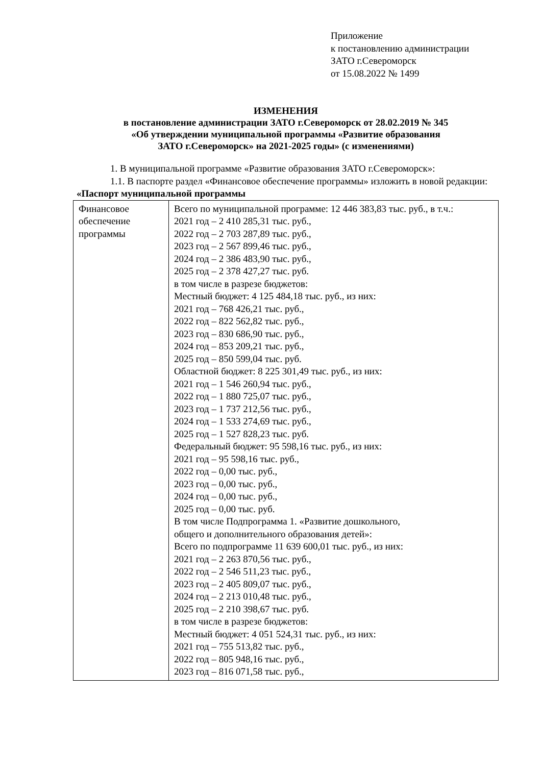Приложение
к постановлению администрации
ЗАТО г.Североморск
от 15.08.2022 № 1499
ИЗМЕНЕНИЯ
в постановление администрации ЗАТО г.Североморск от 28.02.2019 № 345
«Об утверждении муниципальной программы «Развитие образования
ЗАТО г.Североморск» на 2021-2025 годы» (с изменениями)
1. В муниципальной программе «Развитие образования ЗАТО г.Североморск»:
1.1. В паспорте раздел «Финансовое обеспечение программы» изложить в новой редакции:
«Паспорт муниципальной программы
| Финансовое обеспечение программы | Всего по муниципальной программе: 12 446 383,83 тыс. руб., в т.ч.: 2021 год – 2 410 285,31 тыс. руб., 2022 год – 2 703 287,89 тыс. руб., 2023 год – 2 567 899,46 тыс. руб., 2024 год – 2 386 483,90 тыс. руб., 2025 год – 2 378 427,27 тыс. руб. в том числе в разрезе бюджетов: Местный бюджет: 4 125 484,18 тыс. руб., из них: 2021 год – 768 426,21 тыс. руб., 2022 год – 822 562,82 тыс. руб., 2023 год – 830 686,90 тыс. руб., 2024 год – 853 209,21 тыс. руб., 2025 год – 850 599,04 тыс. руб. Областной бюджет: 8 225 301,49 тыс. руб., из них: 2021 год – 1 546 260,94 тыс. руб., 2022 год – 1 880 725,07 тыс. руб., 2023 год – 1 737 212,56 тыс. руб., 2024 год – 1 533 274,69 тыс. руб., 2025 год – 1 527 828,23 тыс. руб. Федеральный бюджет: 95 598,16 тыс. руб., из них: 2021 год – 95 598,16 тыс. руб., 2022 год – 0,00 тыс. руб., 2023 год – 0,00 тыс. руб., 2024 год – 0,00 тыс. руб., 2025 год – 0,00 тыс. руб. В том числе Подпрограмма 1. «Развитие дошкольного, общего и дополнительного образования детей»: Всего по подпрограмме 11 639 600,01 тыс. руб., из них: 2021 год – 2 263 870,56 тыс. руб., 2022 год – 2 546 511,23 тыс. руб., 2023 год – 2 405 809,07 тыс. руб., 2024 год – 2 213 010,48 тыс. руб., 2025 год – 2 210 398,67 тыс. руб. в том числе в разрезе бюджетов: Местный бюджет: 4 051 524,31 тыс. руб., из них: 2021 год – 755 513,82 тыс. руб., 2022 год – 805 948,16 тыс. руб., 2023 год – 816 071,58 тыс. руб., |